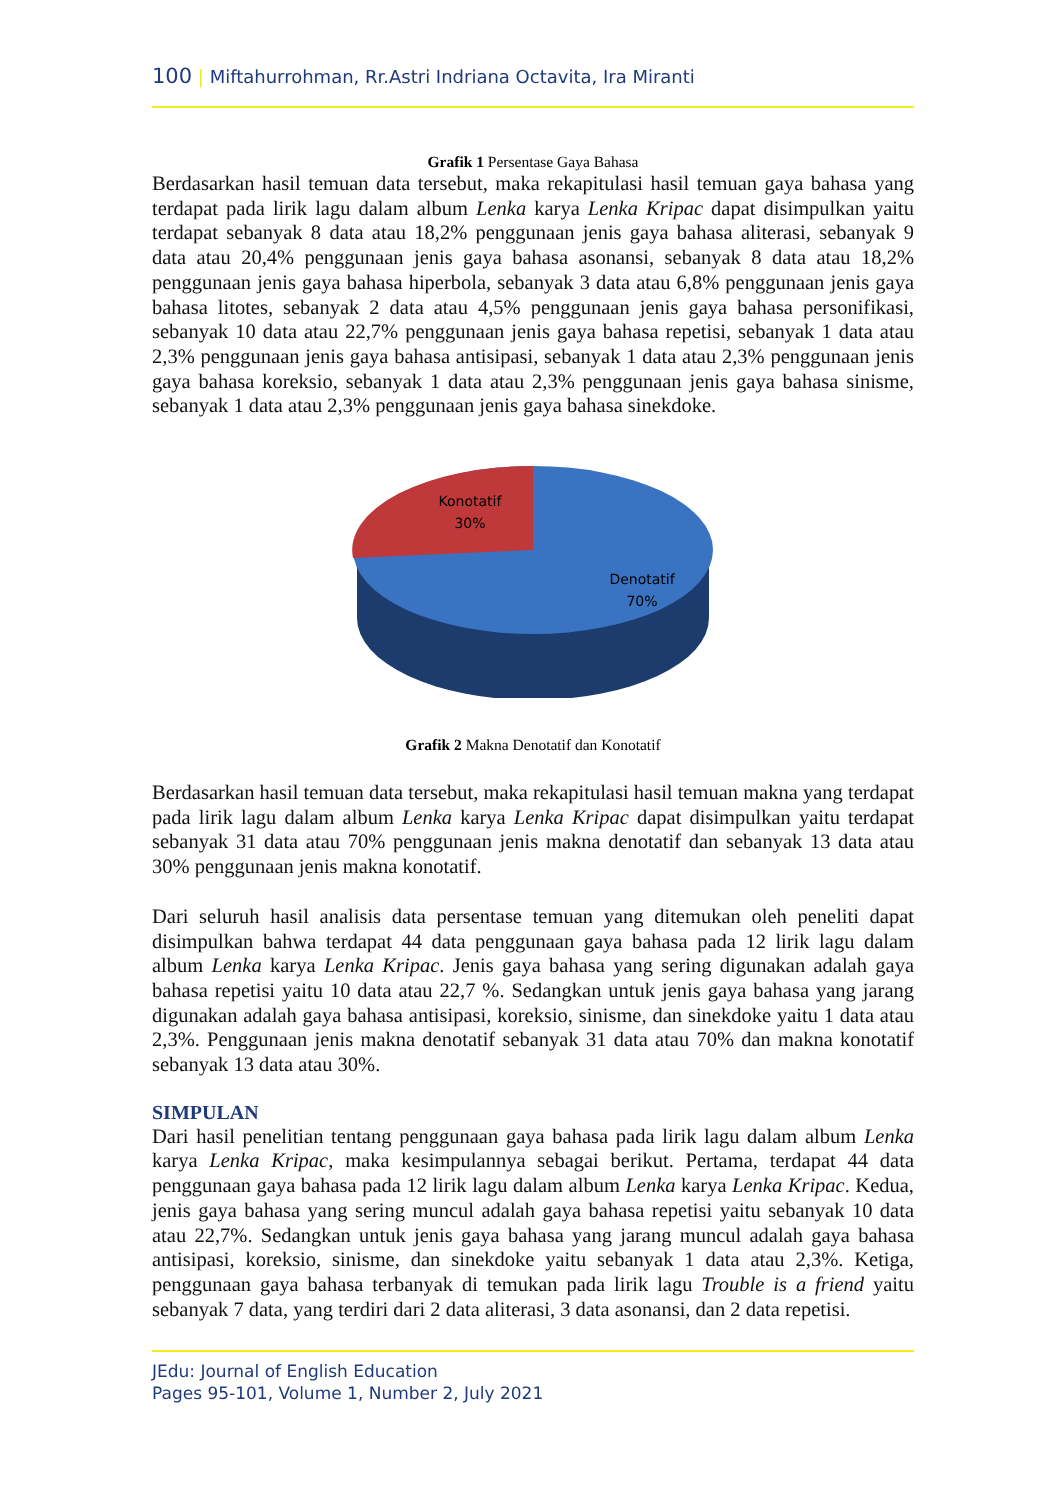100 | Miftahurrohman, Rr.Astri Indriana Octavita, Ira Miranti
Grafik 1 Persentase Gaya Bahasa
Berdasarkan hasil temuan data tersebut, maka rekapitulasi hasil temuan gaya bahasa yang terdapat pada lirik lagu dalam album Lenka karya Lenka Kripac dapat disimpulkan yaitu terdapat sebanyak 8 data atau 18,2% penggunaan jenis gaya bahasa aliterasi, sebanyak 9 data atau 20,4% penggunaan jenis gaya bahasa asonansi, sebanyak 8 data atau 18,2% penggunaan jenis gaya bahasa hiperbola, sebanyak 3 data atau 6,8% penggunaan jenis gaya bahasa litotes, sebanyak 2 data atau 4,5% penggunaan jenis gaya bahasa personifikasi, sebanyak 10 data atau 22,7% penggunaan jenis gaya bahasa repetisi, sebanyak 1 data atau 2,3% penggunaan jenis gaya bahasa antisipasi, sebanyak 1 data atau 2,3% penggunaan jenis gaya bahasa koreksio, sebanyak 1 data atau 2,3% penggunaan jenis gaya bahasa sinisme, sebanyak 1 data atau 2,3% penggunaan jenis gaya bahasa sinekdoke.
Konotatif
30%
Denotatif
70%
Grafik 2 Makna Denotatif dan Konotatif
Berdasarkan hasil temuan data tersebut, maka rekapitulasi hasil temuan makna yang terdapat pada lirik lagu dalam album Lenka karya Lenka Kripac dapat disimpulkan yaitu terdapat sebanyak 31 data atau 70% penggunaan jenis makna denotatif dan sebanyak 13 data atau 30% penggunaan jenis makna konotatif.
Dari seluruh hasil analisis data persentase temuan yang ditemukan oleh peneliti dapat disimpulkan bahwa terdapat 44 data penggunaan gaya bahasa pada 12 lirik lagu dalam album Lenka karya Lenka Kripac. Jenis gaya bahasa yang sering digunakan adalah gaya bahasa repetisi yaitu 10 data atau 22,7 %. Sedangkan untuk jenis gaya bahasa yang jarang digunakan adalah gaya bahasa antisipasi, koreksio, sinisme, dan sinekdoke yaitu 1 data atau 2,3%. Penggunaan jenis makna denotatif sebanyak 31 data atau 70% dan makna konotatif sebanyak 13 data atau 30%.
SIMPULAN
Dari hasil penelitian tentang penggunaan gaya bahasa pada lirik lagu dalam album Lenka karya Lenka Kripac, maka kesimpulannya sebagai berikut. Pertama, terdapat 44 data penggunaan gaya bahasa pada 12 lirik lagu dalam album Lenka karya Lenka Kripac. Kedua, jenis gaya bahasa yang sering muncul adalah gaya bahasa repetisi yaitu sebanyak 10 data atau 22,7%. Sedangkan untuk jenis gaya bahasa yang jarang muncul adalah gaya bahasa antisipasi, koreksio, sinisme, dan sinekdoke yaitu sebanyak 1 data atau 2,3%. Ketiga, penggunaan gaya bahasa terbanyak di temukan pada lirik lagu Trouble is a friend yaitu sebanyak 7 data, yang terdiri dari 2 data aliterasi, 3 data asonansi, dan 2 data repetisi.
JEdu: Journal of English Education
Pages 95-101, Volume 1, Number 2, July 2021